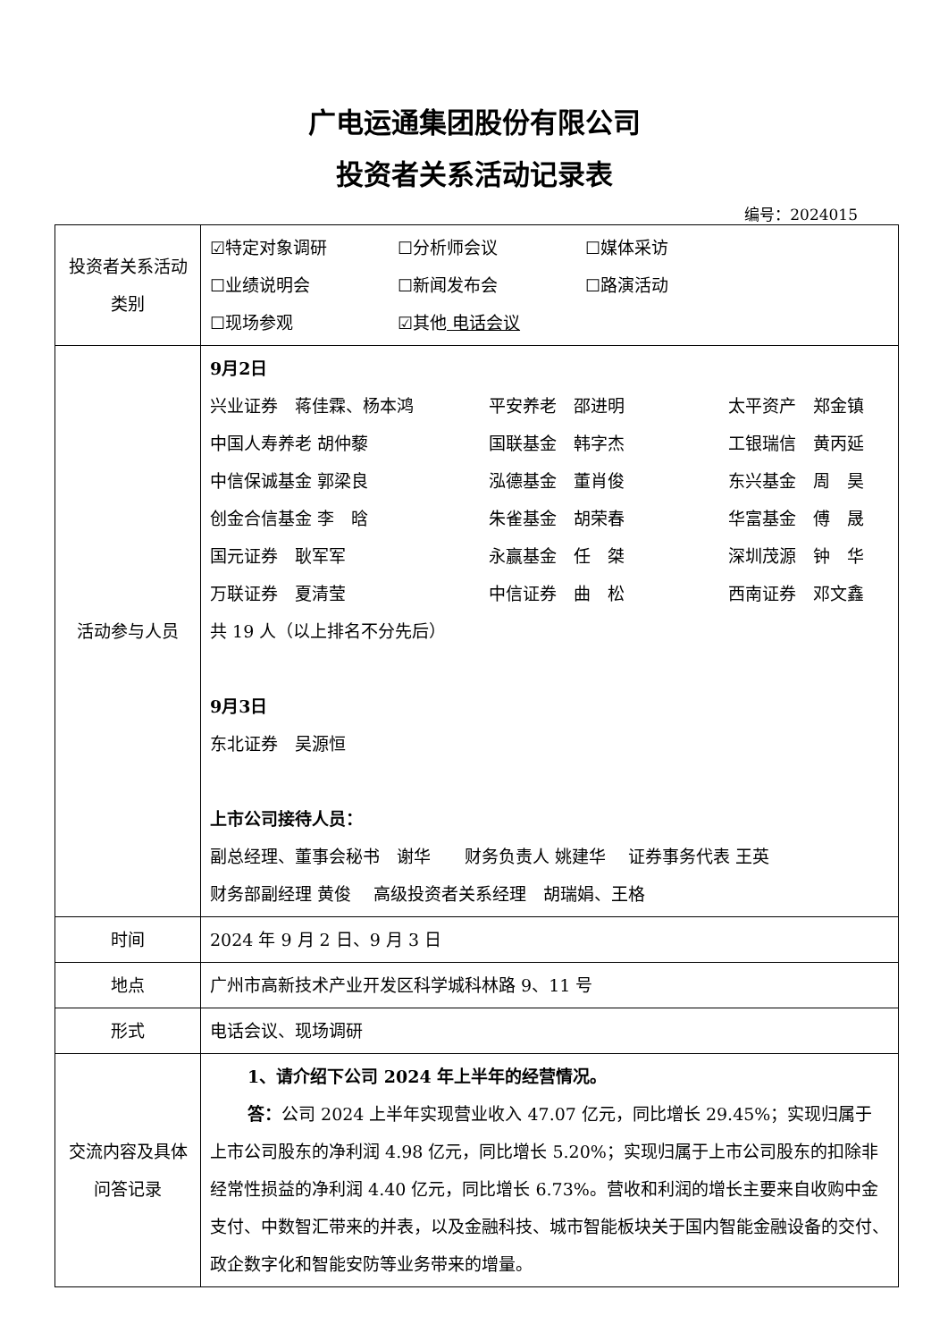广电运通集团股份有限公司
投资者关系活动记录表
编号：2024015
| 投资者关系活动类别 | ☑特定对象调研 ☐分析师会议 ☐媒体采访 ☐业绩说明会 ☐新闻发布会 ☐路演活动 ☐现场参观 ☑其他 电话会议 |
| 活动参与人员 | 9月2日 兴业证券 蒋佳霖、杨本鸿 平安养老 邵进明 太平资产 郑金镇 中国人寿养老 胡仲藜 国联基金 韩字杰 工银瑞信 黄丙延 中信保诚基金 郭梁良 泓德基金 董肖俊 东兴基金 周 昊 创金合信基金 李 晗 朱雀基金 胡荣春 华富基金 傅 晟 国元证券 耿军军 永赢基金 任 桀 深圳茂源 钟 华 万联证券 夏清莹 中信证券 曲 松 西南证券 邓文鑫 共 19 人（以上排名不分先后） 9月3日 东北证券 吴源恒 上市公司接待人员： 副总经理、董事会秘书 谢华 财务负责人 姚建华 证券事务代表 王英 财务部副经理 黄俊 高级投资者关系经理 胡瑞娟、王格 |
| 时间 | 2024 年 9 月 2 日、9 月 3 日 |
| 地点 | 广州市高新技术产业开发区科学城科林路 9、11 号 |
| 形式 | 电话会议、现场调研 |
| 交流内容及具体问答记录 | 1、请介绍下公司 2024 年上半年的经营情况。 答： 公司 2024 上半年实现营业收入 47.07 亿元，同比增长 29.45%；实现归属于上市公司股东的净利润 4.98 亿元，同比增长 5.20%；实现归属于上市公司股东的扣除非经常性损益的净利润 4.40 亿元，同比增长 6.73%。营收和利润的增长主要来自收购中金支付、中数智汇带来的并表，以及金融科技、城市智能板块关于国内智能金融设备的交付、政企数字化和智能安防等业务带来的增量。 |